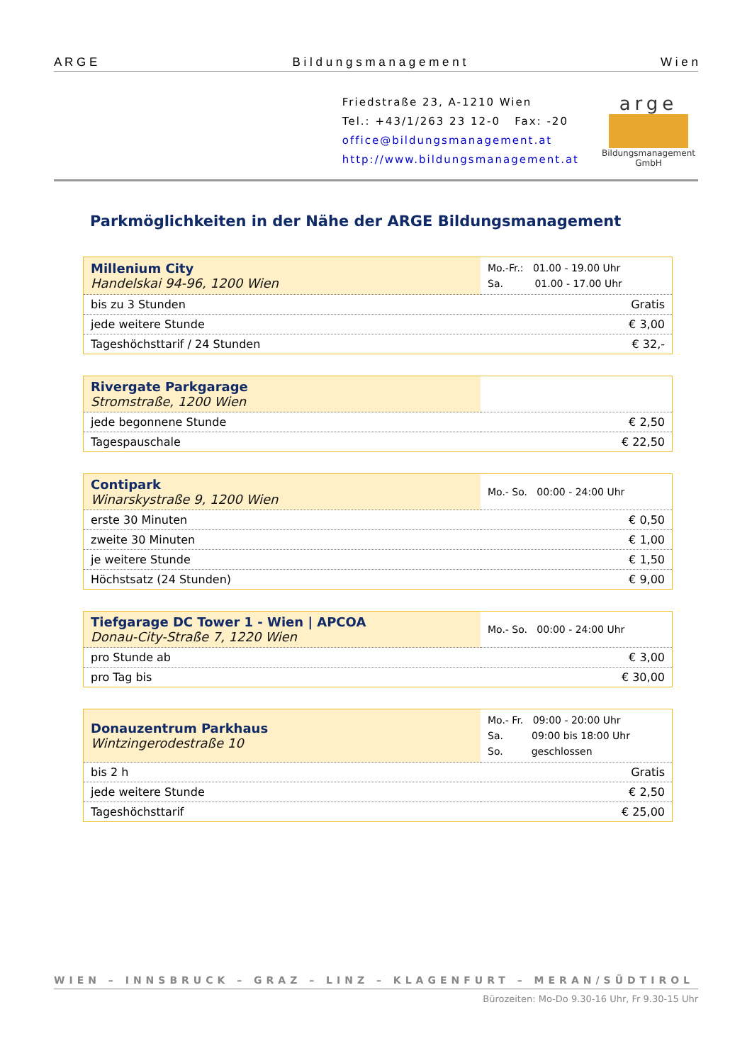A R G E B i l d u n g s m a n a g e m e n t W i e n
Friedstraße 23, A-1210 Wien
Tel.: +43/1/263 23 12-0 Fax: -20
office@bildungsmanagement.at
http://www.bildungsmanagement.at
arge
Bildungsmanagement GmbH
Parkmöglichkeiten in der Nähe der ARGE Bildungsmanagement
| Millenium City Handelskai 94-96, 1200 Wien | Mo.-Fr.: 01.00 - 19.00 Uhr Sa. 01.00 - 17.00 Uhr |
| bis zu 3 Stunden | Gratis |
| jede weitere Stunde | € 3,00 |
| Tageshöchsttarif / 24 Stunden | € 32,- |
| Rivergate Parkgarage Stromstraße, 1200 Wien | |
| jede begonnene Stunde | € 2,50 |
| Tagespauschale | € 22,50 |
| Contipark Winarskystraße 9, 1200 Wien | Mo.- So. 00:00 - 24:00 Uhr |
| erste 30 Minuten | € 0,50 |
| zweite 30 Minuten | € 1,00 |
| je weitere Stunde | € 1,50 |
| Höchstsatz (24 Stunden) | € 9,00 |
| Tiefgarage DC Tower 1 - Wien / APCOA Donau-City-Straße 7, 1220 Wien | Mo.- So. 00:00 - 24:00 Uhr |
| pro Stunde ab | € 3,00 |
| pro Tag bis | € 30,00 |
| Donauzentrum Parkhaus Wintzingerodestraße 10 | Mo.- Fr. 09:00 - 20:00 Uhr Sa. 09:00 bis 18:00 Uhr So. geschlossen |
| bis 2 h | Gratis |
| jede weitere Stunde | € 2,50 |
| Tageshöchsttarif | € 25,00 |
WIEN – INNSBRUCK – GRAZ – LINZ – KLAGENFURT – MERAN/SÜDTIROL
Bürozeiten: Mo-Do 9.30-16 Uhr, Fr 9.30-15 Uhr